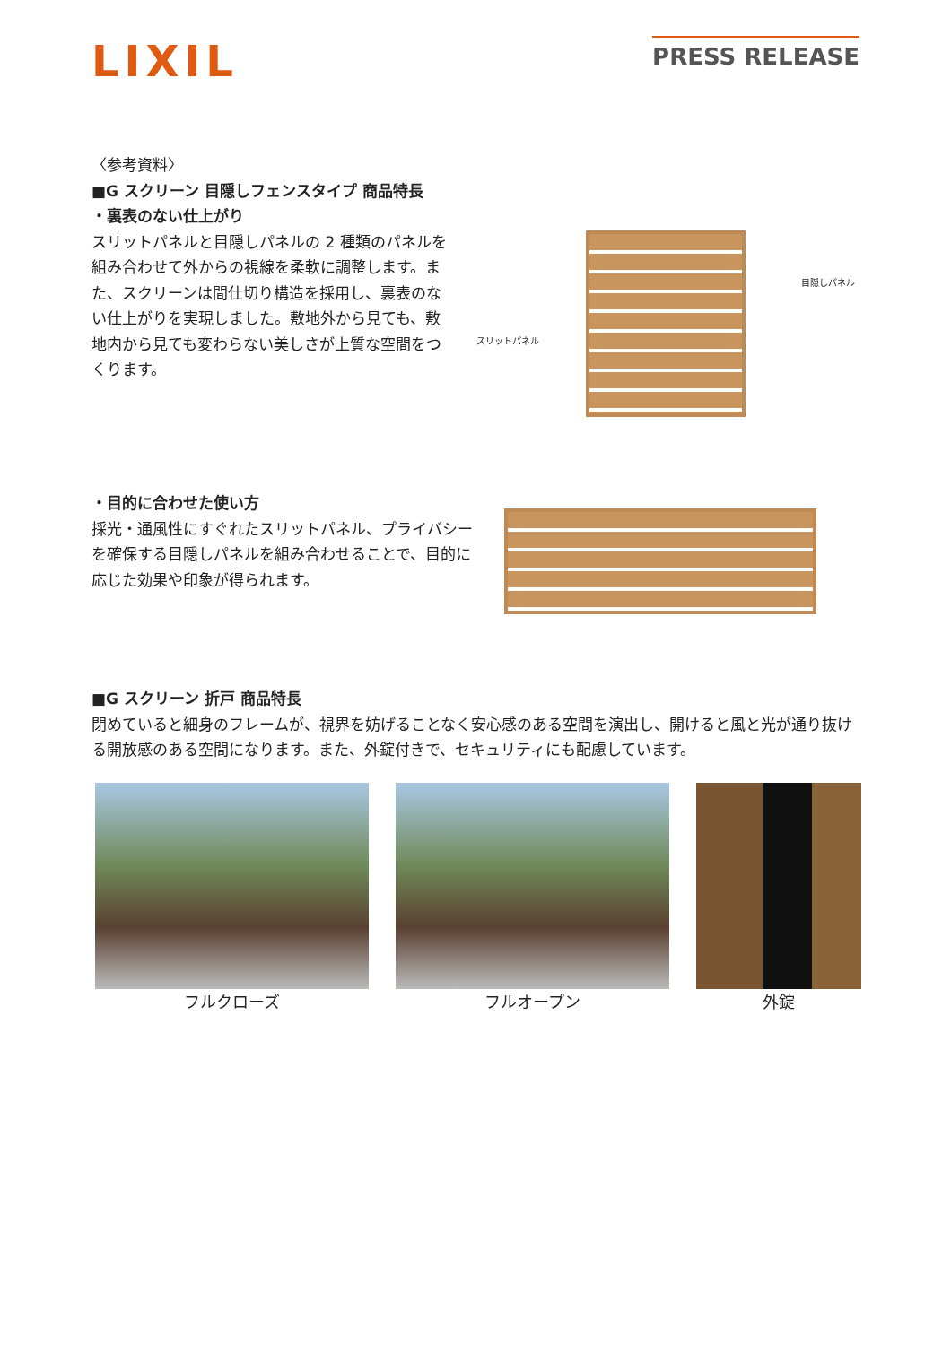LIXIL
PRESS RELEASE
〈参考資料〉
■G スクリーン 目隠しフェンスタイプ 商品特長
・裏表のない仕上がり
スリットパネルと目隠しパネルの 2 種類のパネルを組み合わせて外からの視線を柔軟に調整します。また、スクリーンは間仕切り構造を採用し、裏表のない仕上がりを実現しました。敷地外から見ても、敷地内から見ても変わらない美しさが上質な空間をつくります。
スリットパネル
目隠しパネル
・目的に合わせた使い方
採光・通風性にすぐれたスリットパネル、プライバシーを確保する目隠しパネルを組み合わせることで、目的に応じた効果や印象が得られます。
■G スクリーン 折戸 商品特長
閉めていると細身のフレームが、視界を妨げることなく安心感のある空間を演出し、開けると風と光が通り抜ける開放感のある空間になります。また、外錠付きで、セキュリティにも配慮しています。
フルクローズ フルオープン 外錠